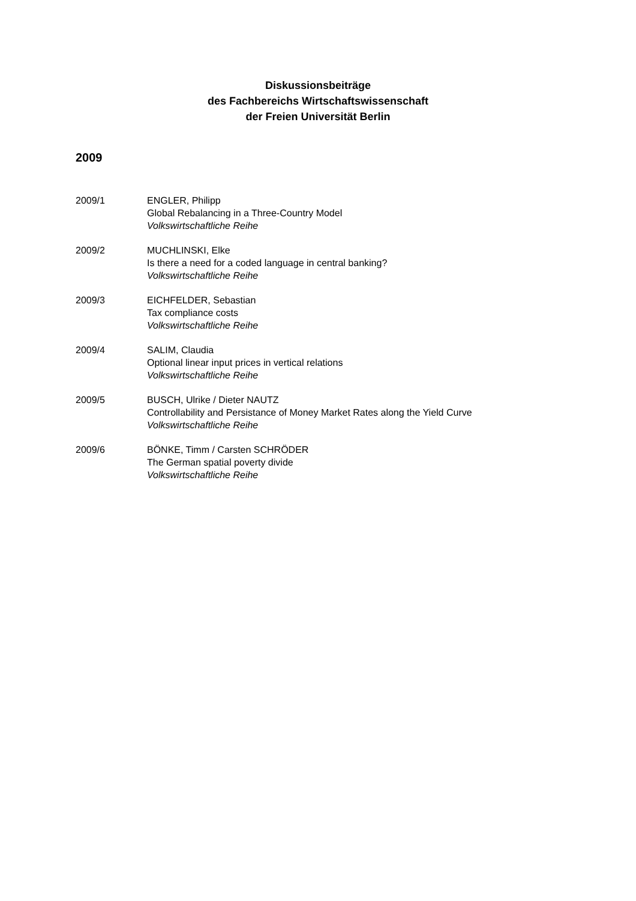Diskussionsbeiträge
des Fachbereichs Wirtschaftswissenschaft
der Freien Universität Berlin
2009
2009/1 ENGLER, Philipp
Global Rebalancing in a Three-Country Model
Volkswirtschaftliche Reihe
2009/2 MUCHLINSKI, Elke
Is there a need for a coded language in central banking?
Volkswirtschaftliche Reihe
2009/3 EICHFELDER, Sebastian
Tax compliance costs
Volkswirtschaftliche Reihe
2009/4 SALIM, Claudia
Optional linear input prices in vertical relations
Volkswirtschaftliche Reihe
2009/5 BUSCH, Ulrike / Dieter NAUTZ
Controllability and Persistance of Money Market Rates along the Yield Curve
Volkswirtschaftliche Reihe
2009/6 BÖNKE, Timm / Carsten SCHRÖDER
The German spatial poverty divide
Volkswirtschaftliche Reihe